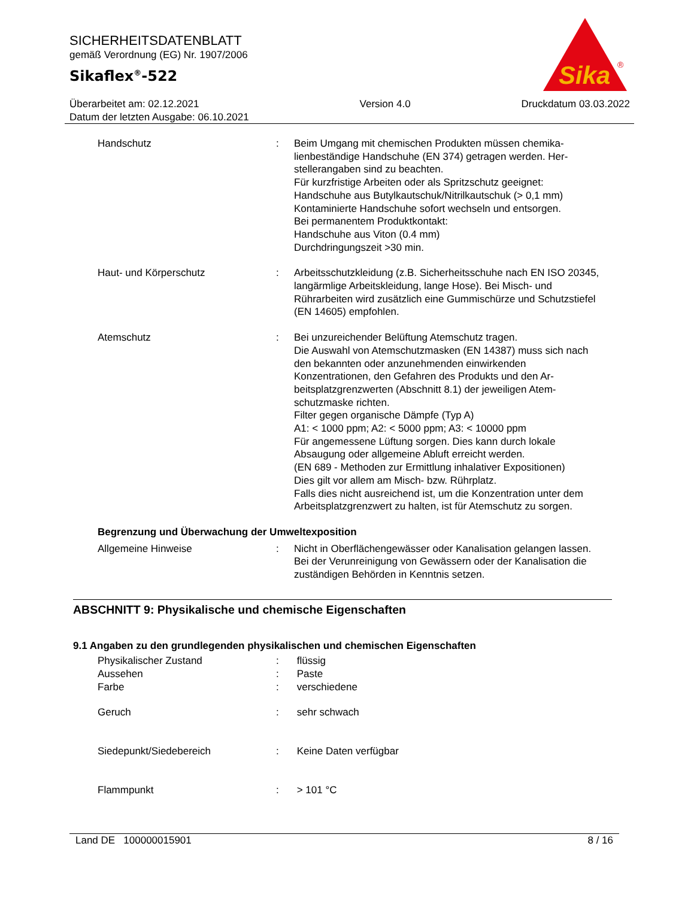SICHERHEITSDATENBLATT
gemäß Verordnung (EG) Nr. 1907/2006
Sikaflex<sup>®</sup>-522
Sika
®
Überarbeitet am: 02.12.2021
Datum der letzten Ausgabe: 06.10.2021
Version 4.0 Druckdatum 03.03.2022
Handschutz : Beim Umgang mit chemischen Produkten müssen chemika­lienbeständige Handschuhe (EN 374) getragen werden. Her­stellerangaben sind zu beachten.
Für kurzfristige Arbeiten oder als Spritzschutz geeignet:
Handschuhe aus Butylkautschuk/Nitrilkautschuk (> 0,1 mm)
Kontaminierte Handschuhe sofort wechseln und entsorgen.
Bei permanentem Produktkontakt:
Handschuhe aus Viton (0.4 mm)
Durchdringungszeit >30 min.
Haut- und Körperschutz : Arbeitsschutzkleidung (z.B. Sicherheitsschuhe nach EN ISO 20345, langärmlige Arbeitskleidung, lange Hose). Bei Misch- und Rührarbeiten wird zusätzlich eine Gummischürze und Schutzstiefel (EN 14605) empfohlen.
Atemschutz : Bei unzureichender Belüftung Atemschutz tragen.
Die Auswahl von Atemschutzmasken (EN 14387) muss sich nach den bekannten oder anzunehmenden einwirkenden Konzentrationen, den Gefahren des Produkts und den Ar­beitsplatzgrenzwerten (Abschnitt 8.1) der jeweiligen Atem­schutzmaske richten.
Filter gegen organische Dämpfe (Typ A)
A1: < 1000 ppm; A2: < 5000 ppm; A3: < 10000 ppm
Für angemessene Lüftung sorgen. Dies kann durch lokale Absaugung oder allgemeine Abluft erreicht werden.
(EN 689 - Methoden zur Ermittlung inhalativer Expositionen)
Dies gilt vor allem am Misch- bzw. Rührplatz.
Falls dies nicht ausreichend ist, um die Konzentration unter dem Arbeitsplatzgrenzwert zu halten, ist für Atemschutz zu sorgen.
Begrenzung und Überwachung der Umweltexposition
Allgemeine Hinweise : Nicht in Oberflächengewässer oder Kanalisation gelangen lassen.
Bei der Verunreinigung von Gewässern oder der Kanalisation die zuständigen Behörden in Kenntnis setzen.
ABSCHNITT 9: Physikalische und chemische Eigenschaften
9.1 Angaben zu den grundlegenden physikalischen und chemischen Eigenschaften
Physikalischer Zustand : flüssig
Aussehen : Paste
Farbe : verschiedene
Geruch : sehr schwach
Siedepunkt/Siedebereich : Keine Daten verfügbar
Flammpunkt : > 101 °C
Land DE 100000015901 8 / 16